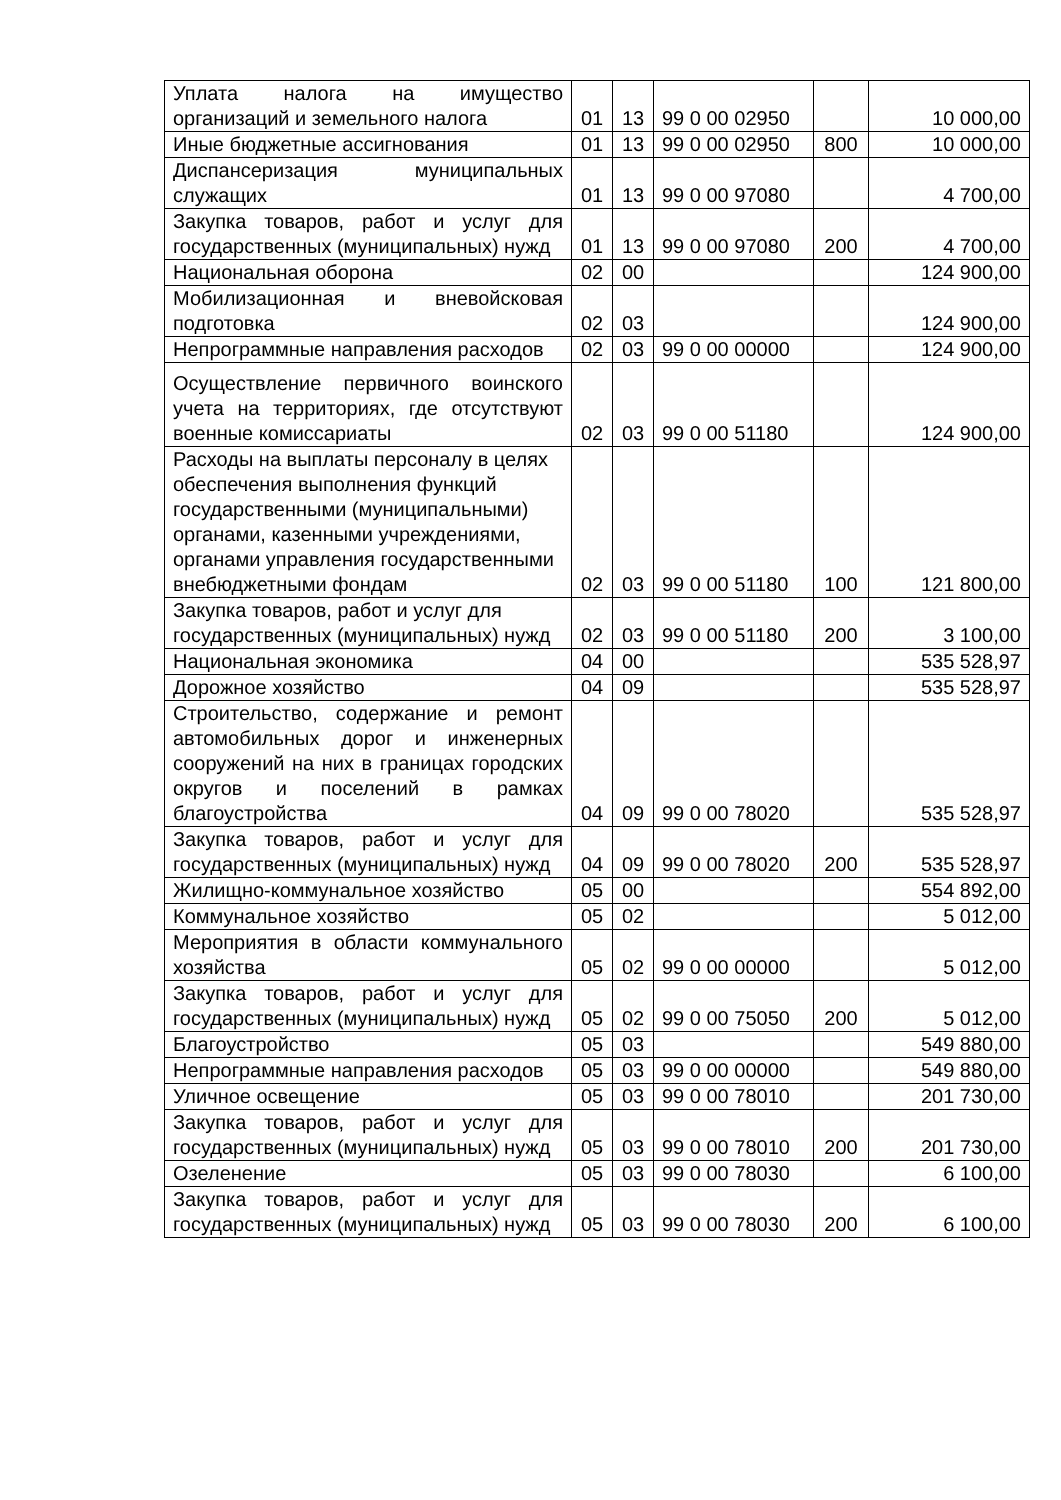| Уплата налога на имущество организаций и земельного налога | 01 | 13 | 99 0 00 02950 | | 10 000,00 |
| Иные бюджетные ассигнования | 01 | 13 | 99 0 00 02950 | 800 | 10 000,00 |
| Диспансеризация муниципальных служащих | 01 | 13 | 99 0 00 97080 | | 4 700,00 |
| Закупка товаров, работ и услуг для государственных (муниципальных) нужд | 01 | 13 | 99 0 00 97080 | 200 | 4 700,00 |
| Национальная оборона | 02 | 00 | | | 124 900,00 |
| Мобилизационная и вневойсковая подготовка | 02 | 03 | | | 124 900,00 |
| Непрограммные направления расходов | 02 | 03 | 99 0 00 00000 | | 124 900,00 |
| Осуществление первичного воинского учета на территориях, где отсутствуют военные комиссариаты | 02 | 03 | 99 0 00 51180 | | 124 900,00 |
| Расходы на выплаты персоналу в целях обеспечения выполнения функций государственными (муниципальными) органами, казенными учреждениями, органами управления государственными внебюджетными фондам | 02 | 03 | 99 0 00 51180 | 100 | 121 800,00 |
| Закупка товаров, работ и услуг для государственных (муниципальных) нужд | 02 | 03 | 99 0 00 51180 | 200 | 3 100,00 |
| Национальная экономика | 04 | 00 | | | 535 528,97 |
| Дорожное хозяйство | 04 | 09 | | | 535 528,97 |
| Строительство, содержание и ремонт автомобильных дорог и инженерных сооружений на них в границах городских округов и поселений в рамках благоустройства | 04 | 09 | 99 0 00 78020 | | 535 528,97 |
| Закупка товаров, работ и услуг для государственных (муниципальных) нужд | 04 | 09 | 99 0 00 78020 | 200 | 535 528,97 |
| Жилищно-коммунальное хозяйство | 05 | 00 | | | 554 892,00 |
| Коммунальное хозяйство | 05 | 02 | | | 5 012,00 |
| Мероприятия в области коммунального хозяйства | 05 | 02 | 99 0 00 00000 | | 5 012,00 |
| Закупка товаров, работ и услуг для государственных (муниципальных) нужд | 05 | 02 | 99 0 00 75050 | 200 | 5 012,00 |
| Благоустройство | 05 | 03 | | | 549 880,00 |
| Непрограммные направления расходов | 05 | 03 | 99 0 00 00000 | | 549 880,00 |
| Уличное освещение | 05 | 03 | 99 0 00 78010 | | 201 730,00 |
| Закупка товаров, работ и услуг для государственных (муниципальных) нужд | 05 | 03 | 99 0 00 78010 | 200 | 201 730,00 |
| Озеленение | 05 | 03 | 99 0 00 78030 | | 6 100,00 |
| Закупка товаров, работ и услуг для государственных (муниципальных) нужд | 05 | 03 | 99 0 00 78030 | 200 | 6 100,00 |